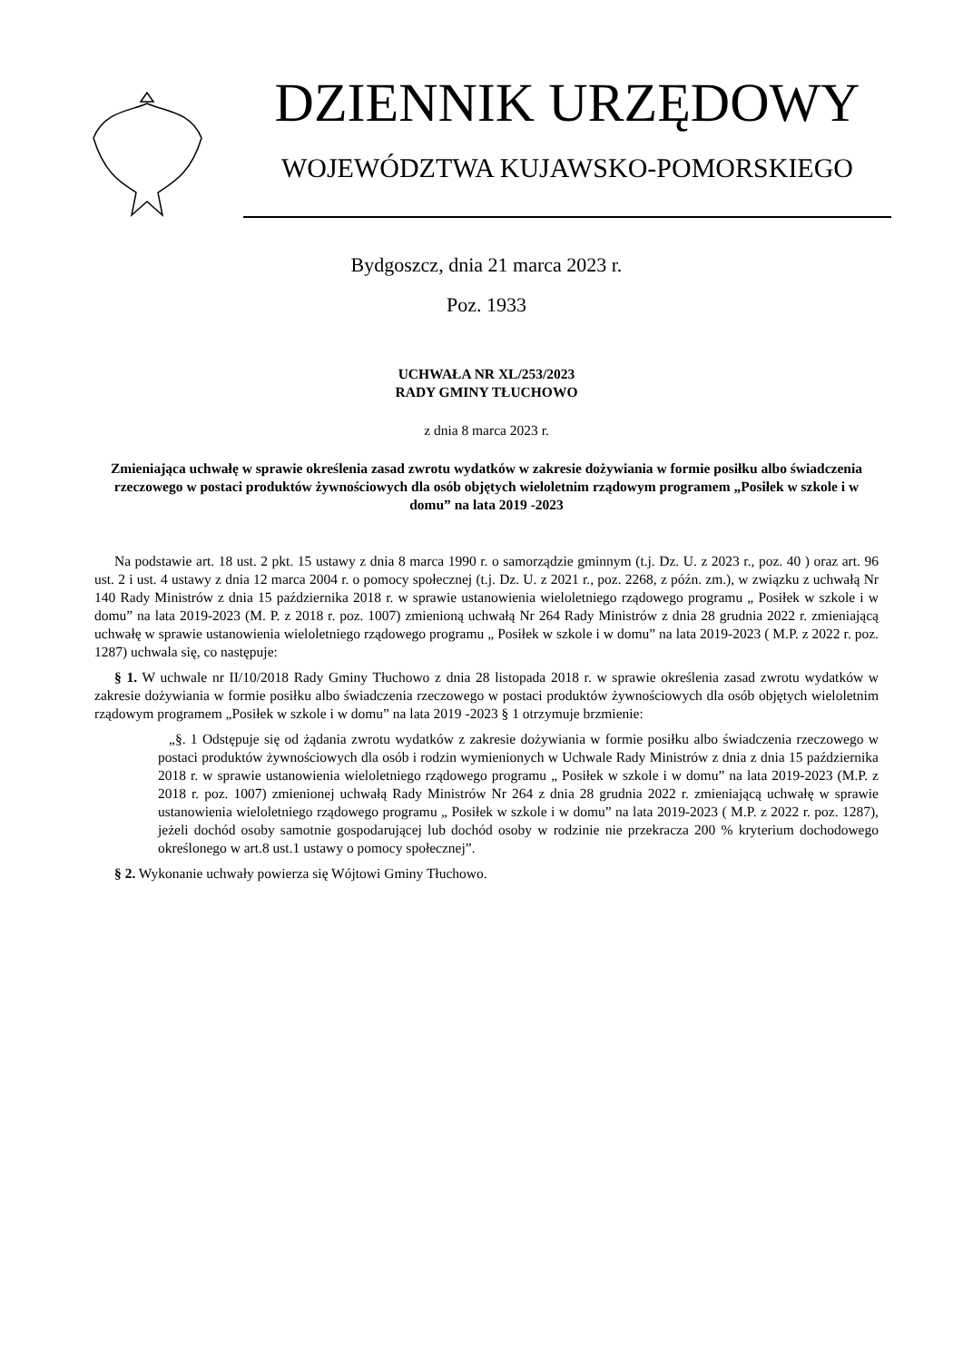DZIENNIK URZĘDOWY
WOJEWÓDZTWA KUJAWSKO-POMORSKIEGO
Bydgoszcz, dnia 21 marca 2023 r.
Poz. 1933
UCHWAŁA NR XL/253/2023
RADY GMINY TŁUCHOWO
z dnia 8 marca 2023 r.
Zmieniająca uchwałę w sprawie określenia zasad zwrotu wydatków w zakresie dożywiania w formie posiłku albo świadczenia rzeczowego w postaci produktów żywnościowych dla osób objętych wieloletnim rządowym programem „Posiłek w szkole i w domu” na lata 2019 -2023
Na podstawie art. 18 ust. 2 pkt. 15 ustawy z dnia 8 marca 1990 r. o samorządzie gminnym (t.j. Dz. U. z 2023 r., poz. 40 ) oraz art. 96 ust. 2 i ust. 4 ustawy z dnia 12 marca 2004 r. o pomocy społecznej (t.j. Dz. U. z 2021 r., poz. 2268, z późn. zm.), w związku z uchwałą Nr 140 Rady Ministrów z dnia 15 października 2018 r. w sprawie ustanowienia wieloletniego rządowego programu „ Posiłek w szkole i w domu” na lata 2019-2023 (M. P. z 2018 r. poz. 1007) zmienioną uchwałą Nr 264 Rady Ministrów z dnia 28 grudnia 2022 r. zmieniającą uchwałę w sprawie ustanowienia wieloletniego rządowego programu „ Posiłek w szkole i w domu” na lata 2019-2023 ( M.P. z 2022 r. poz. 1287) uchwala się, co następuje:
§ 1. W uchwale nr II/10/2018 Rady Gminy Tłuchowo z dnia 28 listopada 2018 r. w sprawie określenia zasad zwrotu wydatków w zakresie dożywiania w formie posiłku albo świadczenia rzeczowego w postaci produktów żywnościowych dla osób objętych wieloletnim rządowym programem „Posiłek w szkole i w domu” na lata 2019 -2023 § 1 otrzymuje brzmienie:
„§. 1 Odstępuje się od żądania zwrotu wydatków z zakresie dożywiania w formie posiłku albo świadczenia rzeczowego w postaci produktów żywnościowych dla osób i rodzin wymienionych w Uchwale Rady Ministrów z dnia z dnia 15 października 2018 r. w sprawie ustanowienia wieloletniego rządowego programu „ Posiłek w szkole i w domu” na lata 2019-2023 (M.P. z 2018 r. poz. 1007) zmienionej uchwałą Rady Ministrów Nr 264 z dnia 28 grudnia 2022 r. zmieniającą uchwałę w sprawie ustanowienia wieloletniego rządowego programu „ Posiłek w szkole i w domu” na lata 2019-2023 ( M.P. z 2022 r. poz. 1287), jeżeli dochód osoby samotnie gospodarującej lub dochód osoby w rodzinie nie przekracza 200 % kryterium dochodowego określonego w art.8 ust.1 ustawy o pomocy społecznej”.
§ 2. Wykonanie uchwały powierza się Wójtowi Gminy Tłuchowo.